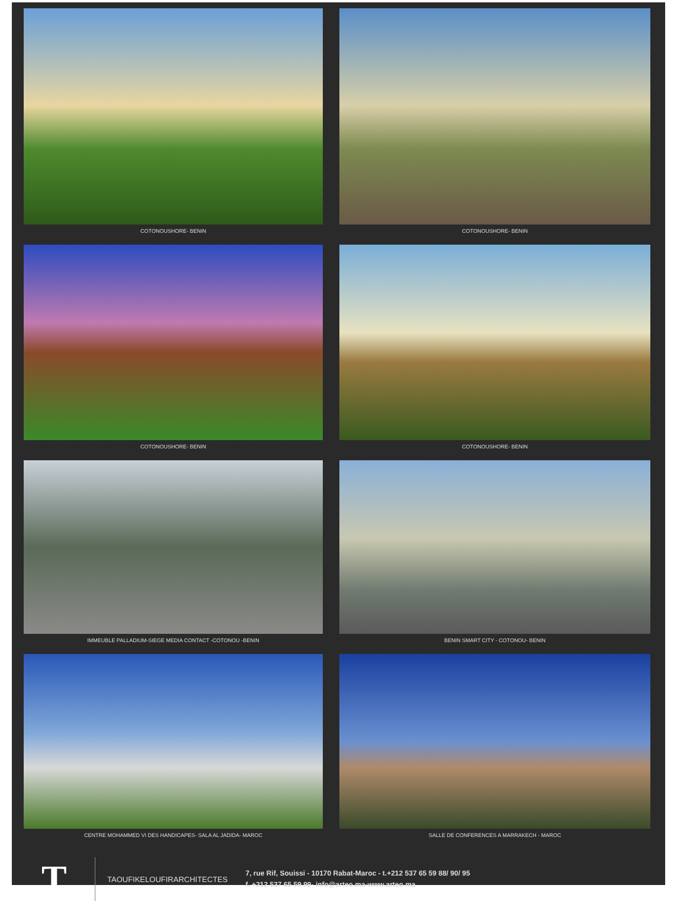COTONOUSHORE- BENIN
COTONOUSHORE- BENIN
COTONOUSHORE- BENIN
COTONOUSHORE- BENIN
IMMEUBLE PALLADIUM-SIEGE MEDIA CONTACT -COTONOU -BENIN
BENIN SMART CITY - COTONOU- BENIN
CENTRE MOHAMMED VI DES HANDICAPES- SALA AL JADIDA- MAROC
SALLE DE CONFERENCES A MARRAKECH - MAROC
T
TAOUFIKELOUFIRARCHITECTES
7, rue Rif, Souissi - 10170 Rabat-Maroc - t.+212 537 65 59 88/ 90/ 95
f. +212 537 65 59 99- info@arteo.ma-www.arteo.ma